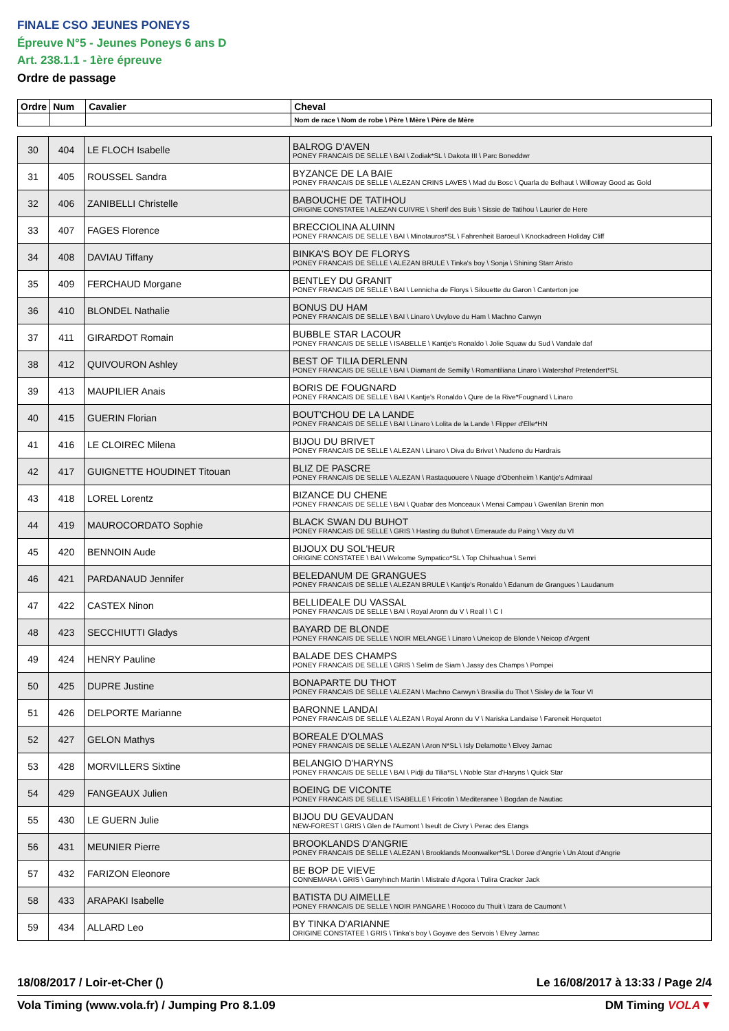FINALE CSO JEUNES PONEYS
Épreuve N°5 - Jeunes Poneys 6 ans D
Art. 238.1.1 - 1ère épreuve
Ordre de passage
| Ordre | Num | Cavalier | Cheval |
| --- | --- | --- | --- |
| | | | Nom de race \ Nom de robe \ Père \ Mère \ Père de Mère |
| 30 | 404 | LE FLOCH Isabelle | BALROG D'AVEN PONEY FRANCAIS DE SELLE \ BAI \ Zodiak*SL \ Dakota III \ Parc Boneddwr |
| 31 | 405 | ROUSSEL Sandra | BYZANCE DE LA BAIE PONEY FRANCAIS DE SELLE \ ALEZAN CRINS LAVES \ Mad du Bosc \ Quarla de Belhaut \ Willoway Good as Gold |
| 32 | 406 | ZANIBELLI Christelle | BABOUCHE DE TATIHOU ORIGINE CONSTATEE \ ALEZAN CUIVRE \ Sherif des Buis \ Sissie de Tatihou \ Laurier de Here |
| 33 | 407 | FAGES Florence | BRECCIOLINA ALUINN PONEY FRANCAIS DE SELLE \ BAI \ Minotauros*SL \ Fahrenheit Baroeul \ Knockadreen Holiday Cliff |
| 34 | 408 | DAVIAU Tiffany | BINKA'S BOY DE FLORYS PONEY FRANCAIS DE SELLE \ ALEZAN BRULE \ Tinka's boy \ Sonja \ Shining Starr Aristo |
| 35 | 409 | FERCHAUD Morgane | BENTLEY DU GRANIT PONEY FRANCAIS DE SELLE \ BAI \ Lennicha de Florys \ Silouette du Garon \ Canterton joe |
| 36 | 410 | BLONDEL Nathalie | BONUS DU HAM PONEY FRANCAIS DE SELLE \ BAI \ Linaro \ Uvylove du Ham \ Machno Carwyn |
| 37 | 411 | GIRARDOT Romain | BUBBLE STAR LACOUR PONEY FRANCAIS DE SELLE \ ISABELLE \ Kantje's Ronaldo \ Jolie Squaw du Sud \ Vandale daf |
| 38 | 412 | QUIVOURON Ashley | BEST OF TILIA DERLENN PONEY FRANCAIS DE SELLE \ BAI \ Diamant de Semilly \ Romantiliana Linaro \ Watershof Pretendert*SL |
| 39 | 413 | MAUPILIER Anais | BORIS DE FOUGNARD PONEY FRANCAIS DE SELLE \ BAI \ Kantje's Ronaldo \ Qure de la Rive*Fougnard \ Linaro |
| 40 | 415 | GUERIN Florian | BOUT'CHOU DE LA LANDE PONEY FRANCAIS DE SELLE \ BAI \ Linaro \ Lolita de la Lande \ Flipper d'Elle*HN |
| 41 | 416 | LE CLOIREC Milena | BIJOU DU BRIVET PONEY FRANCAIS DE SELLE \ ALEZAN \ Linaro \ Diva du Brivet \ Nudeno du Hardrais |
| 42 | 417 | GUIGNETTE HOUDINET Titouan | BLIZ DE PASCRE PONEY FRANCAIS DE SELLE \ ALEZAN \ Rastaquouere \ Nuage d'Obenheim \ Kantje's Admiraal |
| 43 | 418 | LOREL Lorentz | BIZANCE DU CHENE PONEY FRANCAIS DE SELLE \ BAI \ Quabar des Monceaux \ Menai Campau \ Gwenllan Brenin mon |
| 44 | 419 | MAUROCORDATO Sophie | BLACK SWAN DU BUHOT PONEY FRANCAIS DE SELLE \ GRIS \ Hasting du Buhot \ Emeraude du Paing \ Vazy du VI |
| 45 | 420 | BENNOIN Aude | BIJOUX DU SOL'HEUR ORIGINE CONSTATEE \ BAI \ Welcome Sympatico*SL \ Top Chihuahua \ Semri |
| 46 | 421 | PARDANAUD Jennifer | BELEDANUM DE GRANGUES PONEY FRANCAIS DE SELLE \ ALEZAN BRULE \ Kantje's Ronaldo \ Edanum de Grangues \ Laudanum |
| 47 | 422 | CASTEX Ninon | BELLIDEALE DU VASSAL PONEY FRANCAIS DE SELLE \ BAI \ Royal Aronn du V \ Real I \ C I |
| 48 | 423 | SECCHIUTTI Gladys | BAYARD DE BLONDE PONEY FRANCAIS DE SELLE \ NOIR MELANGE \ Linaro \ Uneicop de Blonde \ Neicop d'Argent |
| 49 | 424 | HENRY Pauline | BALADE DES CHAMPS PONEY FRANCAIS DE SELLE \ GRIS \ Selim de Siam \ Jassy des Champs \ Pompei |
| 50 | 425 | DUPRE Justine | BONAPARTE DU THOT PONEY FRANCAIS DE SELLE \ ALEZAN \ Machno Carwyn \ Brasilia du Thot \ Sisley de la Tour VI |
| 51 | 426 | DELPORTE Marianne | BARONNE LANDAI PONEY FRANCAIS DE SELLE \ ALEZAN \ Royal Aronn du V \ Nariska Landaise \ Fareneit Herquetot |
| 52 | 427 | GELON Mathys | BOREALE D'OLMAS PONEY FRANCAIS DE SELLE \ ALEZAN \ Aron N*SL \ Isly Delamotte \ Elvey Jarnac |
| 53 | 428 | MORVILLERS Sixtine | BELANGIO D'HARYNS PONEY FRANCAIS DE SELLE \ BAI \ Pidji du Tilia*SL \ Noble Star d'Haryns \ Quick Star |
| 54 | 429 | FANGEAUX Julien | BOEING DE VICONTE PONEY FRANCAIS DE SELLE \ ISABELLE \ Fricotin \ Mediteranee \ Bogdan de Nautiac |
| 55 | 430 | LE GUERN Julie | BIJOU DU GEVAUDAN NEW-FOREST \ GRIS \ Glen de l'Aumont \ Iseult de Civry \ Perac des Etangs |
| 56 | 431 | MEUNIER Pierre | BROOKLANDS D'ANGRIE PONEY FRANCAIS DE SELLE \ ALEZAN \ Brooklands Moonwalker*SL \ Doree d'Angrie \ Un Atout d'Angrie |
| 57 | 432 | FARIZON Eleonore | BE BOP DE VIEVE CONNEMARA \ GRIS \ Garryhinch Martin \ Mistrale d'Agora \ Tulira Cracker Jack |
| 58 | 433 | ARAPAKI Isabelle | BATISTA DU AIMELLE PONEY FRANCAIS DE SELLE \ NOIR PANGARE \ Rococo du Thuit \ Izara de Caumont \ |
| 59 | 434 | ALLARD Leo | BY TINKA D'ARIANNE ORIGINE CONSTATEE \ GRIS \ Tinka's boy \ Goyave des Servois \ Elvey Jarnac |
18/08/2017 / Loir-et-Cher () Le 16/08/2017 à 13:33 / Page 2/4
Vola Timing (www.vola.fr) / Jumping Pro 8.1.09 DM Timing VOLA▼